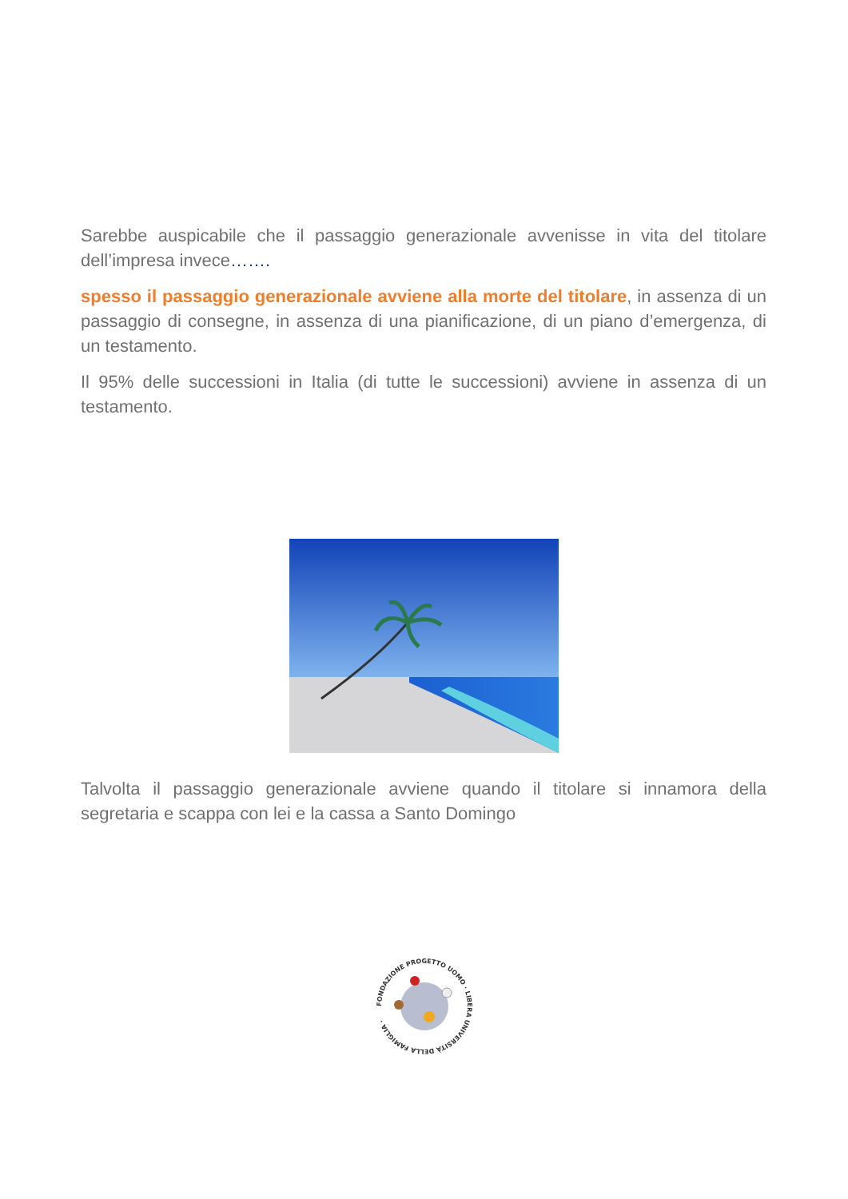Sarebbe auspicabile che il passaggio generazionale avvenisse in vita del titolare dell’impresa invece…….
spesso il passaggio generazionale avviene alla morte del titolare, in assenza di un passaggio di consegne, in assenza di una pianificazione, di un piano d’emergenza, di un testamento.
Il 95% delle successioni in Italia (di tutte le successioni) avviene in assenza di un testamento.
Talvolta il passaggio generazionale avviene quando il titolare si innamora della segretaria e scappa con lei e la cassa a Santo Domingo
FONDAZIONE PROGETTO UOMO · LIBERA UNIVERSITÀ DELLA FAMIGLIA ·